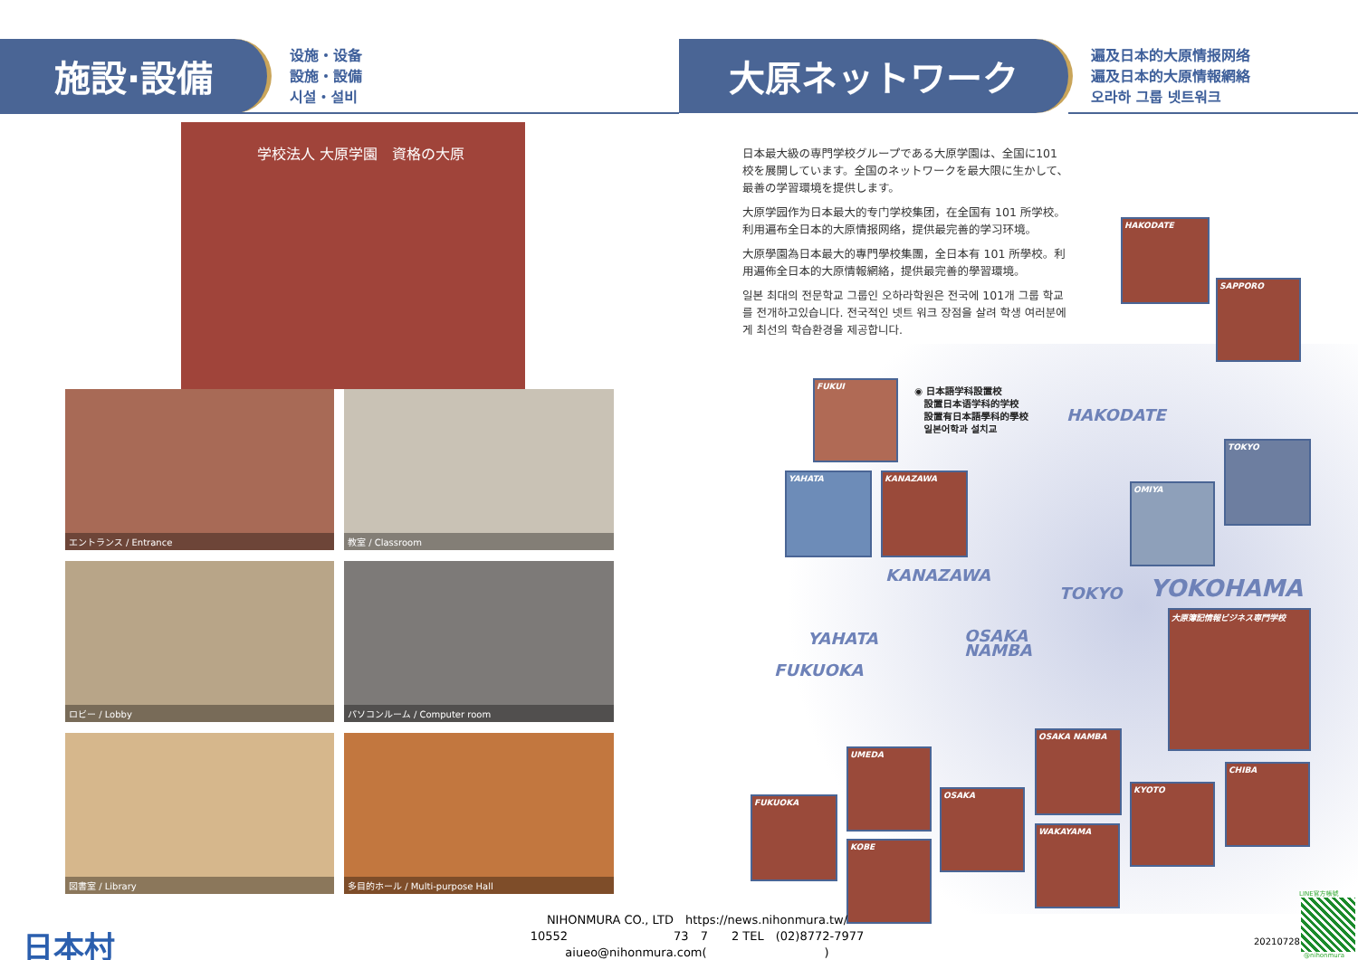施設·設備
设施・设备
設施・設備
시설・설비
大原ネットワーク
遍及日本的大原情报网络
遍及日本的大原情報網絡
오라하 그룹 넷트워크
学校法人 大原学園　資格の大原
エントランス / Entrance 教室 / Classroom
ロビー / Lobby パソコンルーム / Computer room
図書室 / Library 多目的ホール / Multi-purpose Hall
日本最大級の専門学校グループである大原学園は、全国に101 校を展開しています。全国のネットワークを最大限に生かして、最善の学習環境を提供します。
大原学园作为日本最大的专门学校集团，在全国有 101 所学校。利用遍布全日本的大原情报网络，提供最完善的学习环境。
大原學園為日本最大的專門學校集團，全日本有 101 所學校。利用遍佈全日本的大原情報網絡，提供最完善的學習環境。
일본 최대의 전문학교 그룹인 오하라학원은 전국에 101개 그룹 학교를 전개하고있습니다. 전국적인 넷트 워크 장점을 살려 학생 여러분에게 최선의 학습환경을 제공합니다.
◉ 日本語学科設置校
　設置日本语学科的学校
　設置有日本語學科的學校
　일본어학과 설치교
HAKODATE
KANAZAWA
TOKYO YOKOHAMA
YAHATA
OSAKA
NAMBA
FUKUOKA
HAKODATE
SAPPORO
FUKUI
YAHATA KANAZAWA
OMIYA
TOKYO
大原簿記情報ビジネス専門学校
OSAKA NAMBA
UMEDA
FUKUOKA
OSAKA
KYOTO
CHIBA
KOBE
WAKAYAMA
日本村
NIHONMURA CO., LTD　https://news.nihonmura.tw/
10552　　　　　　　　　73　7　　2 TEL　(02)8772-7977
aiueo@nihonmura.com(　　　　　　　　　　)
20210728
LINE官方帳號
@nihonmura